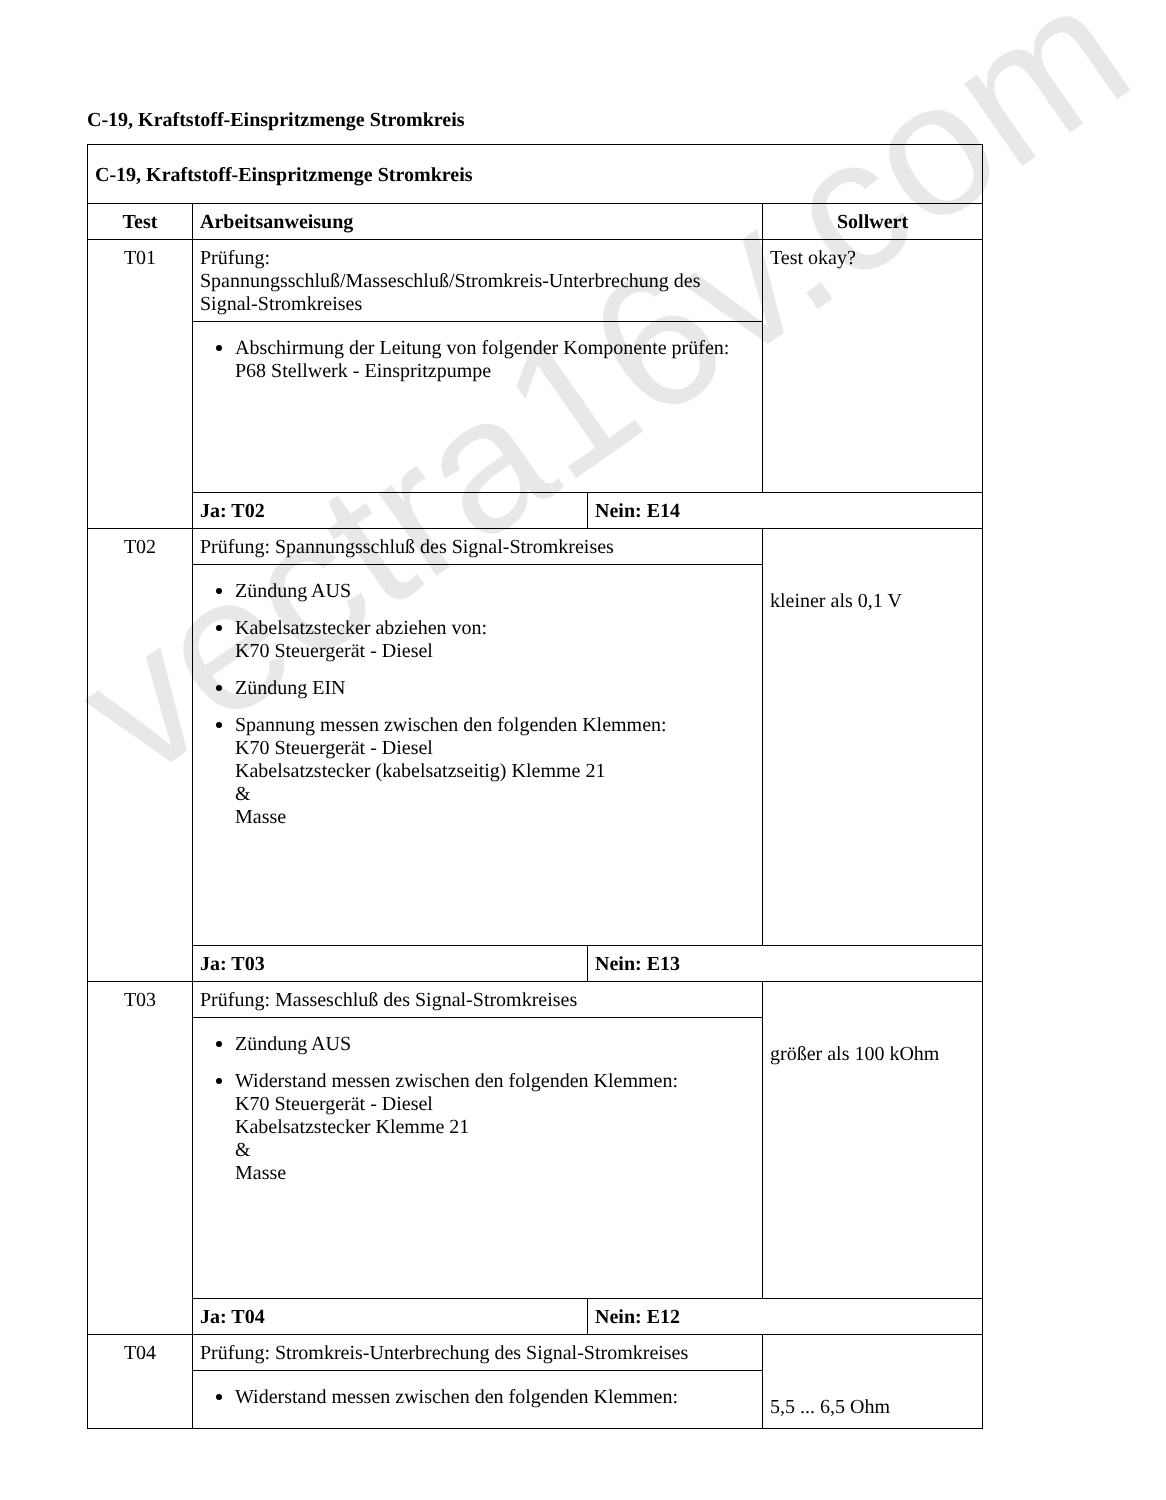C-19, Kraftstoff-Einspritzmenge Stromkreis
| C-19, Kraftstoff-Einspritzmenge Stromkreis | | | |
| --- | --- | --- | --- |
| Test | Arbeitsanweisung | | Sollwert |
| T01 | Prüfung: Spannungsschluß/Masseschluß/Stromkreis-Unterbrechung des Signal-Stromkreises | | Test okay? |
| | Abschirmung der Leitung von folgender Komponente prüfen: P68 Stellwerk - Einspritzpumpe | | |
| | Ja: T02 | Nein: E14 | |
| T02 | Prüfung: Spannungsschluß des Signal-Stromkreises | | kleiner als 0,1 V |
| | Zündung AUS Kabelsatzstecker abziehen von: K70 Steuergerät - Diesel Zündung EIN Spannung messen zwischen den folgenden Klemmen: K70 Steuergerät - Diesel Kabelsatzstecker (kabelsatzseitig) Klemme 21 & Masse | | |
| | Ja: T03 | Nein: E13 | |
| T03 | Prüfung: Masseschluß des Signal-Stromkreises | | größer als 100 kOhm |
| | Zündung AUS Widerstand messen zwischen den folgenden Klemmen: K70 Steuergerät - Diesel Kabelsatzstecker Klemme 21 & Masse | | |
| | Ja: T04 | Nein: E12 | |
| T04 | Prüfung: Stromkreis-Unterbrechung des Signal-Stromkreises | | 5,5 ... 6,5 Ohm |
| | Widerstand messen zwischen den folgenden Klemmen: | | |
vectra16v.com